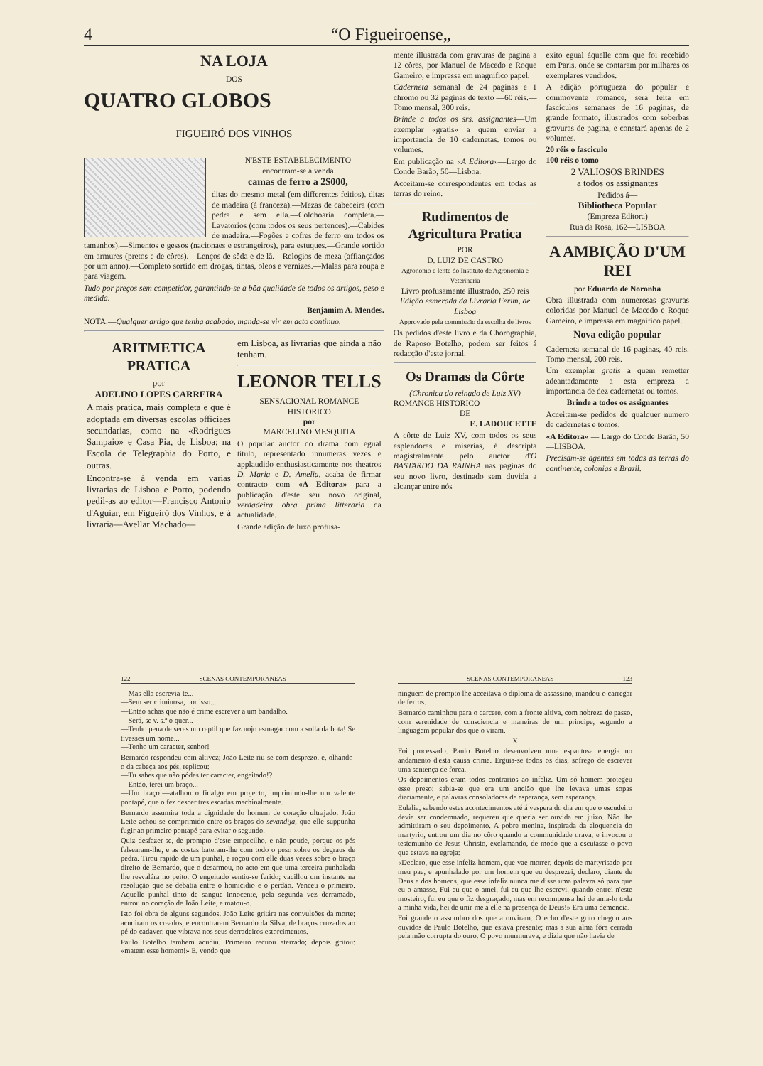4 “O Figueiroense„
NA LOJA
DOS
QUATRO GLOBOS
FIGUEIRÓ DOS VINHOS
N'ESTE ESTABELECIMENTO
encontram-se á venda
camas de ferro a 2$000,
ditas do mesmo metal (em differentes feitios). ditas de madeira (á franceza).—Mezas de cabeceira (com pedra e sem ella.—Colchoaria completa.—Lavatorios (com todos os seus pertences).—Cabides de madeira.—Fogões e cofres de ferro em todos os tamanhos).—Simentos e gessos (nacionaes e estrangeiros), para estuques.—Grande sortido em armures (pretos e de côres).—Lenços de sêda e de lã.—Relogios de meza (affiançados por um anno).—Completo sortido em drogas, tintas, oleos e vernizes.—Malas para roupa e para viagem.
Tudo por preços sem competidor, garantindo-se a bôa qualidade de todos os artigos, peso e medida.
Benjamim A. Mendes.
NOTA.—Qualquer artigo que tenha acabado, manda-se vir em acto continuo.
ARITMETICA PRATICA
por
ADELINO LOPES CARREIRA
A mais pratica, mais completa e que é adoptada em diversas escolas officiaes secundarias, como na «Rodrigues Sampaio» e Casa Pia, de Lisboa; na Escola de Telegraphia do Porto, e outras.
Encontra-se á venda em varias livrarias de Lisboa e Porto, podendo pedil-as ao editor—Francisco Antonio d'Aguiar, em Figueiró dos Vinhos, e á livraria—Avellar Machado—
em Lisboa, as livrarias que ainda a não tenham.
LEONOR TELLS
SENSACIONAL ROMANCE HISTORICO
por
MARCELINO MESQUITA
O popular auctor do drama com egual titulo, representado innumeras vezes e applaudido enthusiasticamente nos theatros D. Maria e D. Amelia, acaba de firmar contracto com «A Editora» para a publicação d'este seu novo original, verdadeira obra prima litteraria da actualidade.
Grande edição de luxo profusa-
mente illustrada com gravuras de pagina a 12 côres, por Manuel de Macedo e Roque Gameiro, e impressa em magnifico papel.
Caderneta semanal de 24 paginas e 1 chromo ou 32 paginas de texto —60 réis.—Tomo mensal, 300 reis.
Brinde a todos os srs. assignantes—Um exemplar «gratis» a quem enviar a importancia de 10 cadernetas. tomos ou volumes.
Em publicação na «A Editora»—Largo do Conde Barão, 50—Lisboa.
Acceitam-se correspondentes em todas as terras do reino.
Rudimentos de Agricultura Pratica
POR
D. LUIZ DE CASTRO
Agronomo e lente do Instituto de Agronomia e Veterinaria
Livro profusamente illustrado, 250 reis
Edição esmerada da Livraria Ferim, de Lisboa
Approvado pela commissão da escolha de livros
Os pedidos d'este livro e da Chorographia, de Raposo Botelho, podem ser feitos á redacção d'este jornal.
Os Dramas da Côrte
(Chronica do reinado de Luiz XV)
ROMANCE HISTORICO
DE
E. LADOUCETTE
A côrte de Luiz XV, com todos os seus esplendores e miserias, é descripta magistralmente pelo auctor d'O BASTARDO DA RAINHA nas paginas do seu novo livro, destinado sem duvida a alcançar entre nós
exito egual áquelle com que foi recebido em Paris, onde se contaram por milhares os exemplares vendidos.
A edição portugueza do popular e commovente romance, será feita em fasciculos semanaes de 16 paginas, de grande formato, illustrados com soberbas gravuras de pagina, e constará apenas de 2 volumes.
20 réis o fasciculo
100 réis o tomo
2 VALIOSOS BRINDES
a todos os assignantes
Pedidos á—
Bibliotheca Popular
(Empreza Editora)
Rua da Rosa, 162—LISBOA
A AMBIÇÃO D'UM REI
por Eduardo de Noronha
Obra illustrada com numerosas gravuras coloridas por Manuel de Macedo e Roque Gameiro, e impressa em magnifico papel.
Nova edição popular
Caderneta semanal de 16 paginas, 40 reis. Tomo mensal, 200 reis.
Um exemplar gratis a quem remetter adeantadamente a esta empreza a importancia de dez cadernetas ou tomos.
Brinde a todos os assignantes
Acceitam-se pedidos de qualquer numero de cadernetas e tomos.
«A Editora» — Largo do Conde Barão, 50—LISBOA.
Precisam-se agentes em todas as terras do continente, colonias e Brazil.
122 SCENAS CONTEMPORANEAS
—Mas ella escrevia-te...
—Sem ser criminosa, por isso...
—Então achas que não é crime escrever a um bandalho.
—Será, se v. s.ª o quer...
—Tenho pena de seres um reptil que faz nojo esmagar com a solla da bota! Se tivesses um nome...
—Tenho um caracter, senhor!
Bernardo respondeu com altivez; João Leite riu-se com desprezo, e, olhando-o da cabeça aos pés, replicou:
—Tu sabes que não pódes ter caracter, engeitado!?
—Então, terei um braço...
—Um braço!—atalhou o fidalgo em projecto, imprimindo-lhe um valente pontapé, que o fez descer tres escadas machinalmente.
Bernardo assumira toda a dignidade do homem de coração ultrajado. João Leite achou-se comprimido entre os braços do sevandija, que elle suppunha fugir ao primeiro pontapé para evitar o segundo.
Quiz desfazer-se, de prompto d'este empecilho, e não poude, porque os pés falsearam-lhe, e as costas bateram-lhe com todo o peso sobre os degraus de pedra. Tirou rapido de um punhal, e roçou com elle duas vezes sobre o braço direito de Bernardo, que o desarmou, no acto em que uma terceira punhalada lhe resvalára no peito. O engeitado sentiu-se ferido; vacillou um instante na resolução que se debatia entre o homicidio e o perdão. Venceu o primeiro. Aquelle punhal tinto de sangue innocente, pela segunda vez derramado, entrou no coração de João Leite, e matou-o.
Isto foi obra de alguns segundos. João Leite gritára nas convulsões da morte; acudiram os creados, e encontraram Bernardo da Silva, de braços cruzados ao pé do cadaver, que vibrava nos seus derradeiros estorcimentos.
Paulo Botelho tambem acudiu. Primeiro recuou aterrado; depois gritou: «matem esse homem!» E, vendo que
SCENAS CONTEMPORANEAS 123
ninguem de prompto lhe acceitava o diploma de assassino, mandou-o carregar de ferros.
Bernardo caminhou para o carcere, com a fronte altiva, com nobreza de passo, com serenidade de consciencia e maneiras de um principe, segundo a linguagem popular dos que o viram.
X
Foi processado. Paulo Botelho desenvolveu uma espantosa energia no andamento d'esta causa crime. Erguia-se todos os dias, sofrego de escrever uma sentença de forca.
Os depoimentos eram todos contrarios ao infeliz. Um só homem protegeu esse preso; sabia-se que era um ancião que lhe levava umas sopas diariamente, e palavras consoladoras de esperança, sem esperança.
Eulalia, sabendo estes acontecimentos até á vespera do dia em que o escudeiro devia ser condemnado, requereu que queria ser ouvida em juizo. Não lhe admittiram o seu depoimento. A pobre menina, inspirada da eloquencia do martyrio, entrou um dia no côro quando a communidade orava, e invocou o testemunho de Jesus Christo, exclamando, de modo que a escutasse o povo que estava na egreja:
«Declaro, que esse infeliz homem, que vae morrer, depois de martyrisado por meu pae, e apunhalado por um homem que eu desprezei, declaro, diante de Deus e dos homens, que esse infeliz nunca me disse uma palavra só para que eu o amasse. Fui eu que o amei, fui eu que lhe escrevi, quando entrei n'este mosteiro, fui eu que o fiz desgraçado, mas em recompensa hei de ama-lo toda a minha vida, hei de unir-me a elle na presença de Deus!» Era uma demencia.
Foi grande o assombro dos que a ouviram. O echo d'este grito chegou aos ouvidos de Paulo Botelho, que estava presente; mas a sua alma fôra cerrada pela mão corrupta do ouro. O povo murmurava, e dizia que não havia de